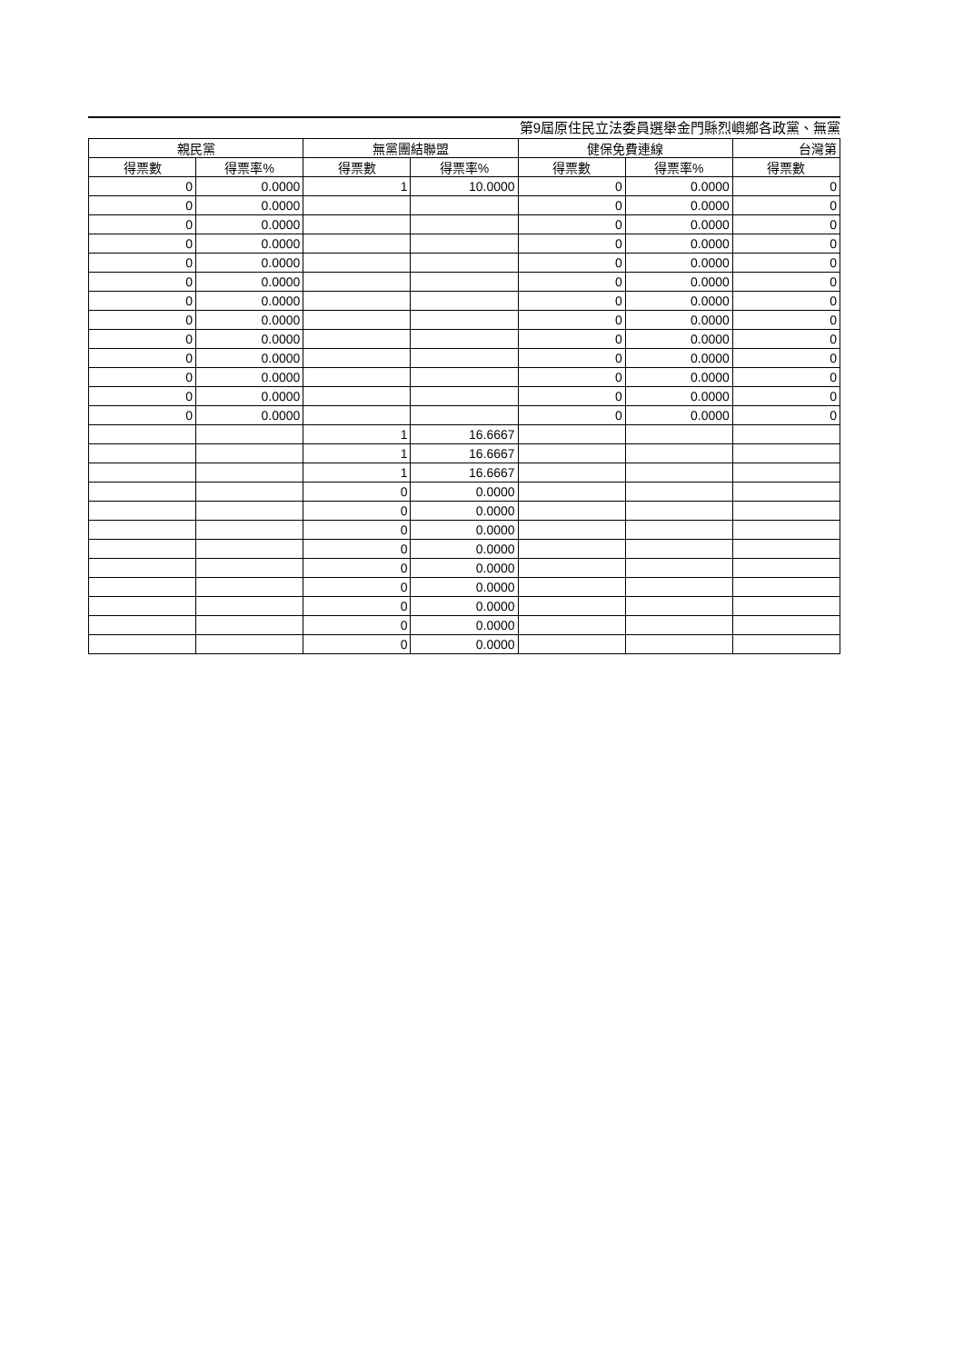第9屆原住民立法委員選舉金門縣烈嶼鄉各政黨、無黨
| 親民黨 | | 無黨團結聯盟 | | 健保免費連線 | | 台灣第 |
| --- | --- | --- | --- | --- | --- | --- |
| 得票數 | 得票率% | 得票數 | 得票率% | 得票數 | 得票率% | 得票數 |
| 0 | 0.0000 | 1 | 10.0000 | 0 | 0.0000 | 0 |
| 0 | 0.0000 | | | 0 | 0.0000 | 0 |
| 0 | 0.0000 | | | 0 | 0.0000 | 0 |
| 0 | 0.0000 | | | 0 | 0.0000 | 0 |
| 0 | 0.0000 | | | 0 | 0.0000 | 0 |
| 0 | 0.0000 | | | 0 | 0.0000 | 0 |
| 0 | 0.0000 | | | 0 | 0.0000 | 0 |
| 0 | 0.0000 | | | 0 | 0.0000 | 0 |
| 0 | 0.0000 | | | 0 | 0.0000 | 0 |
| 0 | 0.0000 | | | 0 | 0.0000 | 0 |
| 0 | 0.0000 | | | 0 | 0.0000 | 0 |
| 0 | 0.0000 | | | 0 | 0.0000 | 0 |
| 0 | 0.0000 | | | 0 | 0.0000 | 0 |
| | | 1 | 16.6667 | | | |
| | | 1 | 16.6667 | | | |
| | | 1 | 16.6667 | | | |
| | | 0 | 0.0000 | | | |
| | | 0 | 0.0000 | | | |
| | | 0 | 0.0000 | | | |
| | | 0 | 0.0000 | | | |
| | | 0 | 0.0000 | | | |
| | | 0 | 0.0000 | | | |
| | | 0 | 0.0000 | | | |
| | | 0 | 0.0000 | | | |
| | | 0 | 0.0000 | | | |